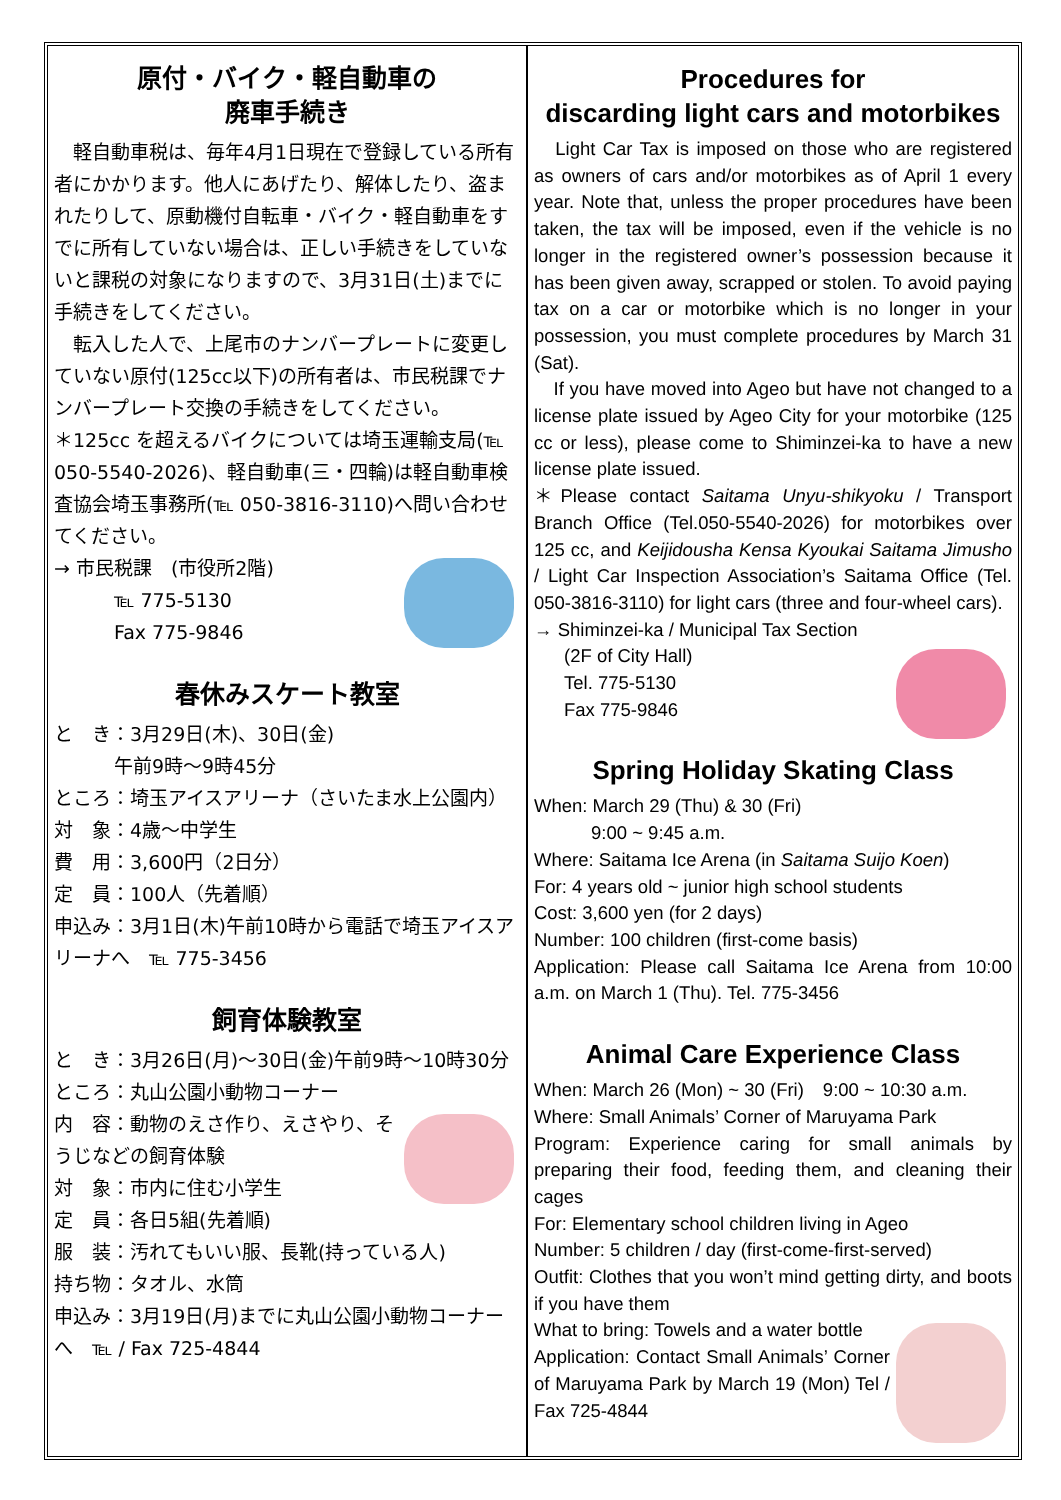原付・バイク・軽自動車の
廃車手続き
　軽自動車税は、毎年4月1日現在で登録している所有者にかかります。他人にあげたり、解体したり、盗まれたりして、原動機付自転車・バイク・軽自動車をすでに所有していない場合は、正しい手続きをしていないと課税の対象になりますので、3月31日(土)までに手続きをしてください。
　転入した人で、上尾市のナンバープレートに変更していない原付(125cc以下)の所有者は、市民税課でナンバープレート交換の手続きをしてください。
＊125cc を超えるバイクについては埼玉運輸支局(℡ 050-5540-2026)、軽自動車(三・四輪)は軽自動車検査協会埼玉事務所(℡ 050-3816-3110)へ問い合わせてください。
→ 市民税課　(市役所2階)
℡ 775-5130
Fax 775-9846
春休みスケート教室
と　き：3月29日(木)、30日(金)
午前9時～9時45分
ところ：埼玉アイスアリーナ（さいたま水上公園内）
対　象：4歳～中学生
費　用：3,600円（2日分）
定　員：100人（先着順）
申込み：3月1日(木)午前10時から電話で埼玉アイスアリーナへ　℡ 775-3456
飼育体験教室
と　き：3月26日(月)～30日(金)午前9時～10時30分
ところ：丸山公園小動物コーナー
内　容：動物のえさ作り、えさやり、そうじなどの飼育体験
対　象：市内に住む小学生
定　員：各日5組(先着順)
服　装：汚れてもいい服、長靴(持っている人)
持ち物：タオル、水筒
申込み：3月19日(月)までに丸山公園小動物コーナーへ　℡ / Fax 725-4844
Procedures for
discarding light cars and motorbikes
　Light Car Tax is imposed on those who are registered as owners of cars and/or motorbikes as of April 1 every year. Note that, unless the proper procedures have been taken, the tax will be imposed, even if the vehicle is no longer in the registered owner’s possession because it has been given away, scrapped or stolen. To avoid paying tax on a car or motorbike which is no longer in your possession, you must complete procedures by March 31 (Sat).
　If you have moved into Ageo but have not changed to a license plate issued by Ageo City for your motorbike (125 cc or less), please come to Shiminzei-ka to have a new license plate issued.
＊Please contact Saitama Unyu-shikyoku / Transport Branch Office (Tel.050-5540-2026) for motorbikes over 125 cc, and Keijidousha Kensa Kyoukai Saitama Jimusho / Light Car Inspection Association’s Saitama Office (Tel. 050-3816-3110) for light cars (three and four-wheel cars).
→ Shiminzei-ka / Municipal Tax Section
(2F of City Hall)
Tel. 775-5130
Fax 775-9846
Spring Holiday Skating Class
When: March 29 (Thu) & 30 (Fri)
　　　9:00 ~ 9:45 a.m.
Where: Saitama Ice Arena (in Saitama Suijo Koen)
For: 4 years old ~ junior high school students
Cost: 3,600 yen (for 2 days)
Number: 100 children (first-come basis)
Application: Please call Saitama Ice Arena from 10:00 a.m. on March 1 (Thu). Tel. 775-3456
Animal Care Experience Class
When: March 26 (Mon) ~ 30 (Fri)　9:00 ~ 10:30 a.m.
Where: Small Animals’ Corner of Maruyama Park
Program: Experience caring for small animals by preparing their food, feeding them, and cleaning their cages
For: Elementary school children living in Ageo
Number: 5 children / day (first-come-first-served)
Outfit: Clothes that you won’t mind getting dirty, and boots if you have them
What to bring: Towels and a water bottle
Application: Contact Small Animals’ Corner of Maruyama Park by March 19 (Mon) Tel / Fax 725-4844